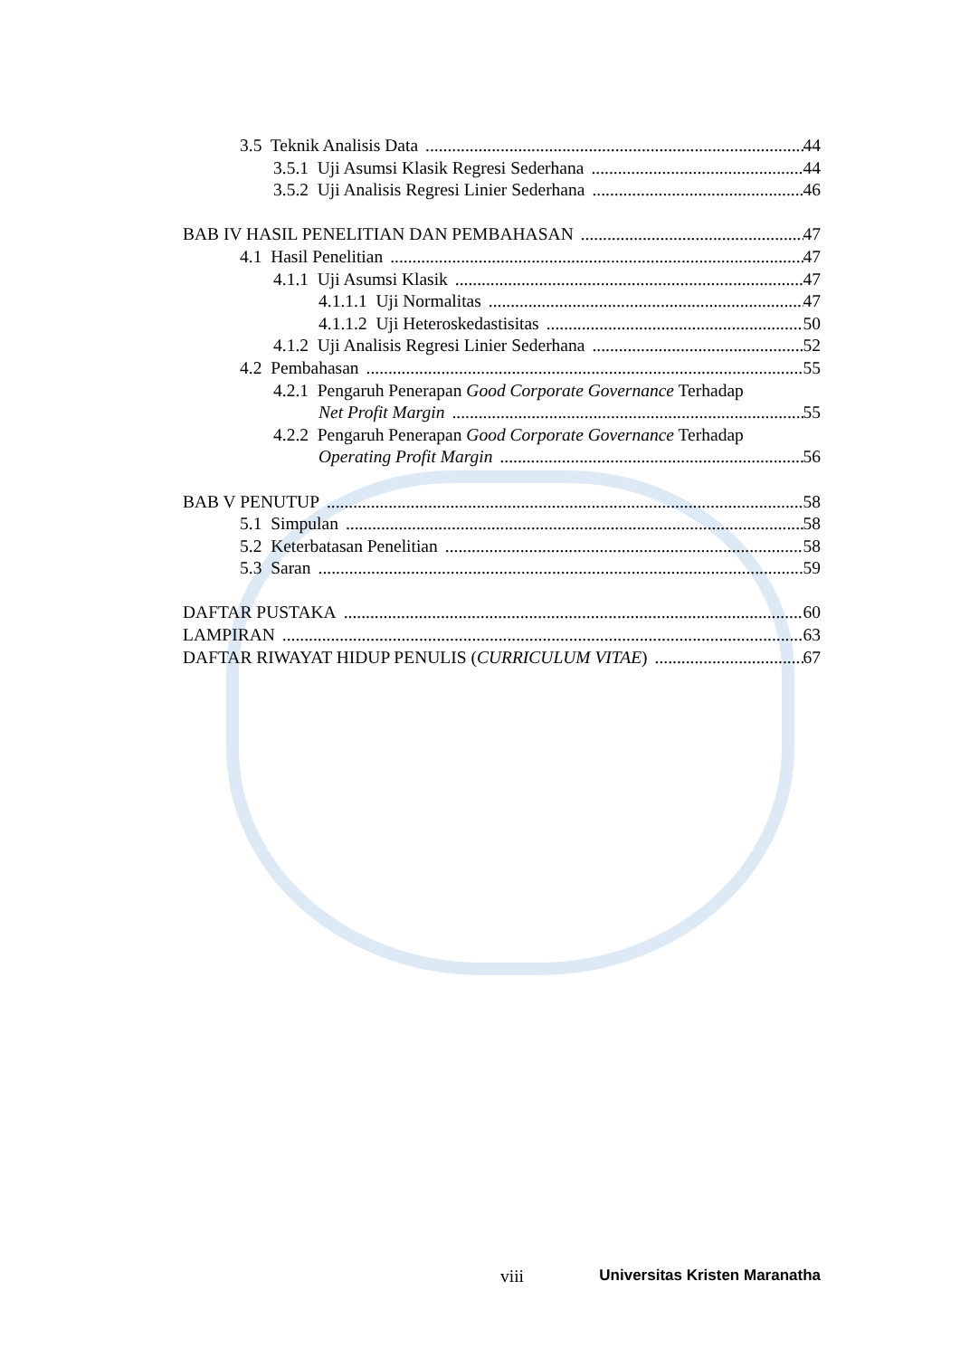3.5 Teknik Analisis Data 44
3.5.1 Uji Asumsi Klasik Regresi Sederhana 44
3.5.2 Uji Analisis Regresi Linier Sederhana 46
BAB IV HASIL PENELITIAN DAN PEMBAHASAN 47
4.1 Hasil Penelitian 47
4.1.1 Uji Asumsi Klasik 47
4.1.1.1 Uji Normalitas 47
4.1.1.2 Uji Heteroskedastisitas 50
4.1.2 Uji Analisis Regresi Linier Sederhana 52
4.2 Pembahasan 55
4.2.1 Pengaruh Penerapan Good Corporate Governance Terhadap
Net Profit Margin 55
4.2.2 Pengaruh Penerapan Good Corporate Governance Terhadap
Operating Profit Margin 56
BAB V PENUTUP 58
5.1 Simpulan 58
5.2 Keterbatasan Penelitian 58
5.3 Saran 59
DAFTAR PUSTAKA 60
LAMPIRAN 63
DAFTAR RIWAYAT HIDUP PENULIS (CURRICULUM VITAE) 67
viii Universitas Kristen Maranatha